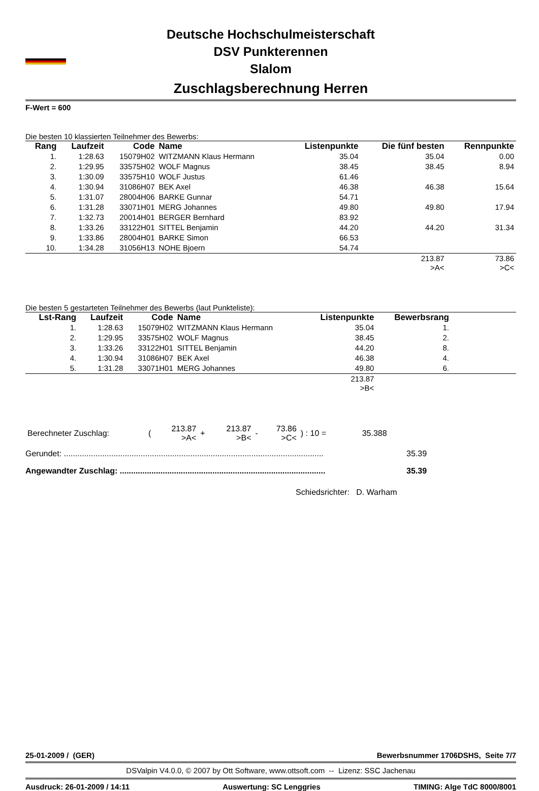Deutsche Hochschulmeisterschaft
DSV Punkterennen
Slalom
Zuschlagsberechnung Herren
F-Wert = 600
Die besten 10 klassierten Teilnehmer des Bewerbs:
| Rang | Laufzeit | Code | Name | Listenpunkte | Die fünf besten | Rennpunkte |
| --- | --- | --- | --- | --- | --- | --- |
| 1. | 1:28.63 | 15079H02 | WITZMANN Klaus Hermann | 35.04 | 35.04 | 0.00 |
| 2. | 1:29.95 | 33575H02 | WOLF Magnus | 38.45 | 38.45 | 8.94 |
| 3. | 1:30.09 | 33575H10 | WOLF Justus | 61.46 | | |
| 4. | 1:30.94 | 31086H07 | BEK Axel | 46.38 | 46.38 | 15.64 |
| 5. | 1:31.07 | 28004H06 | BARKE Gunnar | 54.71 | | |
| 6. | 1:31.28 | 33071H01 | MERG Johannes | 49.80 | 49.80 | 17.94 |
| 7. | 1:32.73 | 20014H01 | BERGER Bernhard | 83.92 | | |
| 8. | 1:33.26 | 33122H01 | SITTEL Benjamin | 44.20 | 44.20 | 31.34 |
| 9. | 1:33.86 | 28004H01 | BARKE Simon | 66.53 | | |
| 10. | 1:34.28 | 31056H13 | NOHE Bjoern | 54.74 | | |
| | | | | | 213.87 >A< | 73.86 >C< |
Die besten 5 gestarteten Teilnehmer des Bewerbs (laut Punkteliste):
| Lst-Rang | Laufzeit | Code | Name | Listenpunkte | Bewerbsrang | |
| --- | --- | --- | --- | --- | --- | --- |
| 1. | 1:28.63 | 15079H02 | WITZMANN Klaus Hermann | 35.04 | 1. | |
| 2. | 1:29.95 | 33575H02 | WOLF Magnus | 38.45 | 2. | |
| 3. | 1:33.26 | 33122H01 | SITTEL Benjamin | 44.20 | 8. | |
| 4. | 1:30.94 | 31086H07 | BEK Axel | 46.38 | 4. | |
| 5. | 1:31.28 | 33071H01 | MERG Johannes | 49.80 | 6. | |
| | | | | 213.87 >B< | | |
| Berechneter Zuschlag: | ( | 213.87 >A< | + | 213.87 >B< | - | 73.86 >C< | ) : 10 = | 35.388 | |
Gerundet: ................................................................................................................... 35.39
Angewandter Zuschlag: ........................................................................................... 35.39
Schiedsrichter: D. Warham
25-01-2009 / (GER) Bewerbsnummer 1706DSHS, Seite 7/7
DSValpin V4.0.0, © 2007 by Ott Software, www.ottsoft.com -- Lizenz: SSC Jachenau
Ausdruck: 26-01-2009 / 14:11 Auswertung: SC Lenggries TIMING: Alge TdC 8000/8001